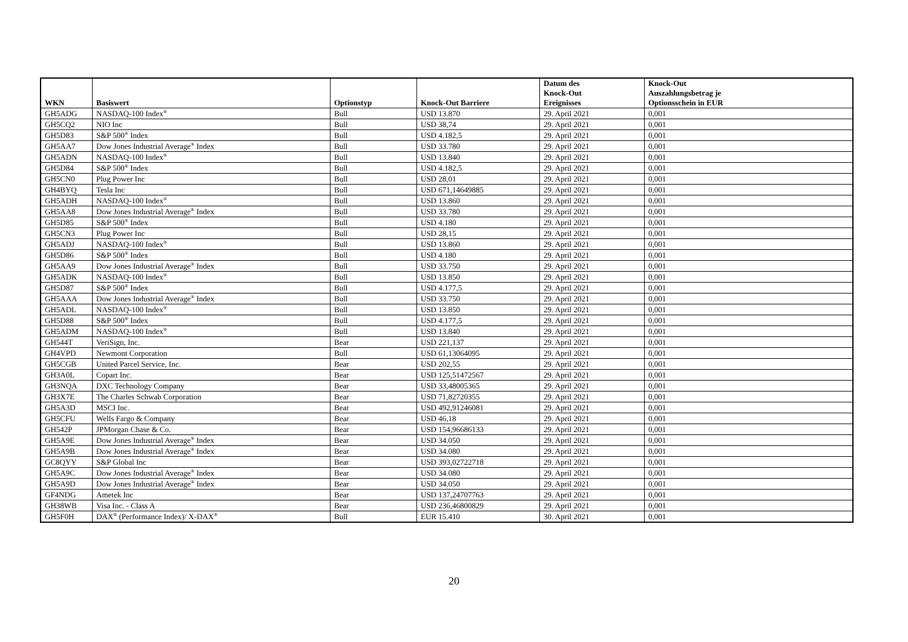| WKN | Basiswert | Optionstyp | Knock-Out Barriere | Datum des Knock-Out Ereignisses | Knock-Out Auszahlungsbetrag je Optionsschein in EUR |
| --- | --- | --- | --- | --- | --- |
| GH5ADG | NASDAQ-100 Index<sup>®</sup> | Bull | USD 13.870 | 29. April 2021 | 0,001 |
| GH5CQ2 | NIO Inc | Bull | USD 38,74 | 29. April 2021 | 0,001 |
| GH5D83 | S&P 500<sup>®</sup> Index | Bull | USD 4.182,5 | 29. April 2021 | 0,001 |
| GH5AA7 | Dow Jones Industrial Average<sup>®</sup> Index | Bull | USD 33.780 | 29. April 2021 | 0,001 |
| GH5ADN | NASDAQ-100 Index<sup>®</sup> | Bull | USD 13.840 | 29. April 2021 | 0,001 |
| GH5D84 | S&P 500<sup>®</sup> Index | Bull | USD 4.182,5 | 29. April 2021 | 0,001 |
| GH5CN0 | Plug Power Inc | Bull | USD 28,01 | 29. April 2021 | 0,001 |
| GH4BYQ | Tesla Inc | Bull | USD 671,14649885 | 29. April 2021 | 0,001 |
| GH5ADH | NASDAQ-100 Index<sup>®</sup> | Bull | USD 13.860 | 29. April 2021 | 0,001 |
| GH5AA8 | Dow Jones Industrial Average<sup>®</sup> Index | Bull | USD 33.780 | 29. April 2021 | 0,001 |
| GH5D85 | S&P 500<sup>®</sup> Index | Bull | USD 4.180 | 29. April 2021 | 0,001 |
| GH5CN3 | Plug Power Inc | Bull | USD 28,15 | 29. April 2021 | 0,001 |
| GH5ADJ | NASDAQ-100 Index<sup>®</sup> | Bull | USD 13.860 | 29. April 2021 | 0,001 |
| GH5D86 | S&P 500<sup>®</sup> Index | Bull | USD 4.180 | 29. April 2021 | 0,001 |
| GH5AA9 | Dow Jones Industrial Average<sup>®</sup> Index | Bull | USD 33.750 | 29. April 2021 | 0,001 |
| GH5ADK | NASDAQ-100 Index<sup>®</sup> | Bull | USD 13.850 | 29. April 2021 | 0,001 |
| GH5D87 | S&P 500<sup>®</sup> Index | Bull | USD 4.177,5 | 29. April 2021 | 0,001 |
| GH5AAA | Dow Jones Industrial Average<sup>®</sup> Index | Bull | USD 33.750 | 29. April 2021 | 0,001 |
| GH5ADL | NASDAQ-100 Index<sup>®</sup> | Bull | USD 13.850 | 29. April 2021 | 0,001 |
| GH5D88 | S&P 500<sup>®</sup> Index | Bull | USD 4.177,5 | 29. April 2021 | 0,001 |
| GH5ADM | NASDAQ-100 Index<sup>®</sup> | Bull | USD 13.840 | 29. April 2021 | 0,001 |
| GH544T | VeriSign, Inc. | Bear | USD 221,137 | 29. April 2021 | 0,001 |
| GH4VPD | Newmont Corporation | Bull | USD 61,13064095 | 29. April 2021 | 0,001 |
| GH5CGB | United Parcel Service, Inc. | Bear | USD 202,55 | 29. April 2021 | 0,001 |
| GH3A0L | Copart Inc. | Bear | USD 125,51472567 | 29. April 2021 | 0,001 |
| GH3NQA | DXC Technology Company | Bear | USD 33,48005365 | 29. April 2021 | 0,001 |
| GH3X7E | The Charles Schwab Corporation | Bear | USD 71,82720355 | 29. April 2021 | 0,001 |
| GH5A3D | MSCI Inc. | Bear | USD 492,91246081 | 29. April 2021 | 0,001 |
| GH5CFU | Wells Fargo & Company | Bear | USD 46,18 | 29. April 2021 | 0,001 |
| GH542P | JPMorgan Chase & Co. | Bear | USD 154,96686133 | 29. April 2021 | 0,001 |
| GH5A9E | Dow Jones Industrial Average<sup>®</sup> Index | Bear | USD 34.050 | 29. April 2021 | 0,001 |
| GH5A9B | Dow Jones Industrial Average<sup>®</sup> Index | Bear | USD 34.080 | 29. April 2021 | 0,001 |
| GC8QYY | S&P Global Inc | Bear | USD 393,02722718 | 29. April 2021 | 0,001 |
| GH5A9C | Dow Jones Industrial Average<sup>®</sup> Index | Bear | USD 34.080 | 29. April 2021 | 0,001 |
| GH5A9D | Dow Jones Industrial Average<sup>®</sup> Index | Bear | USD 34.050 | 29. April 2021 | 0,001 |
| GF4NDG | Ametek Inc | Bear | USD 137,24707763 | 29. April 2021 | 0,001 |
| GH38WB | Visa Inc. - Class A | Bear | USD 236,46800829 | 29. April 2021 | 0,001 |
| GH5F0H | DAX<sup>®</sup> (Performance Index)/ X-DAX<sup>®</sup> | Bull | EUR 15.410 | 30. April 2021 | 0,001 |
20